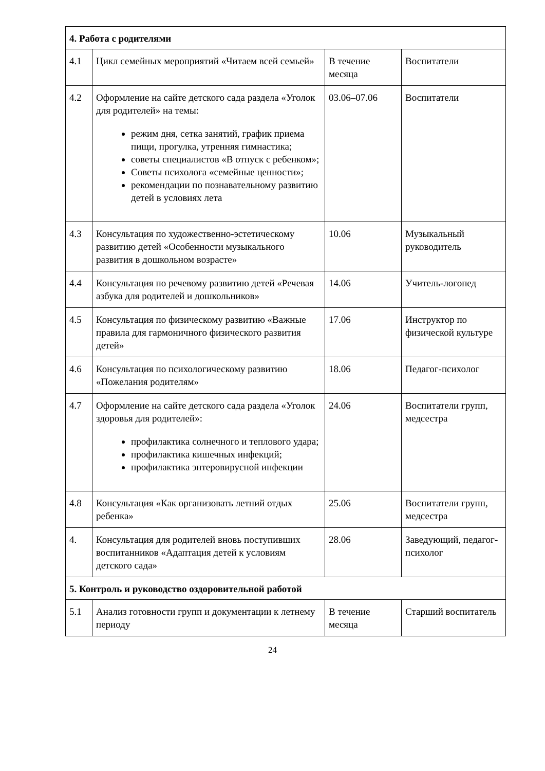| 4. Работа с родителями | | | |
| 4.1 | Цикл семейных мероприятий «Читаем всей семьей» | В течение месяца | Воспитатели |
| 4.2 | Оформление на сайте детского сада раздела «Уголок для родителей» на темы: режим дня, сетка занятий, график приема пищи, прогулка, утренняя гимнастика; советы специалистов «В отпуск с ребенком»; Советы психолога «семейные ценности»; рекомендации по познавательному развитию детей в условиях лета | 03.06–07.06 | Воспитатели |
| 4.3 | Консультация по художественно-эстетическому развитию детей «Особенности музыкального развития в дошкольном возрасте» | 10.06 | Музыкальный руководитель |
| 4.4 | Консультация по речевому развитию детей «Речевая азбука для родителей и дошкольников» | 14.06 | Учитель-логопед |
| 4.5 | Консультация по физическому развитию «Важные правила для гармоничного физического развития детей» | 17.06 | Инструктор по физической культуре |
| 4.6 | Консультация по психологическому развитию «Пожелания родителям» | 18.06 | Педагог-психолог |
| 4.7 | Оформление на сайте детского сада раздела «Уголок здоровья для родителей»: профилактика солнечного и теплового удара; профилактика кишечных инфекций; профилактика энтеровирусной инфекции | 24.06 | Воспитатели групп, медсестра |
| 4.8 | Консультация «Как организовать летний отдых ребенка» | 25.06 | Воспитатели групп, медсестра |
| 4. | Консультация для родителей вновь поступивших воспитанников «Адаптация детей к условиям детского сада» | 28.06 | Заведующий, педагог-психолог |
| 5. Контроль и руководство оздоровительной работой | | | |
| 5.1 | Анализ готовности групп и документации к летнему периоду | В течение месяца | Старший воспитатель |
24